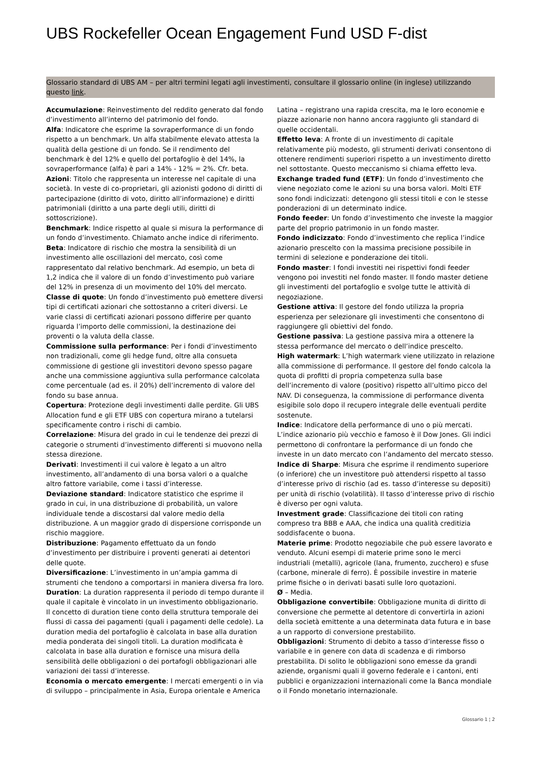UBS Rockefeller Ocean Engagement Fund USD F-dist
Glossario standard di UBS AM – per altri termini legati agli investimenti, consultare il glossario online (in inglese) utilizzando questo link.
Accumulazione: Reinvestimento del reddito generato dal fondo d’investimento all’interno del patrimonio del fondo.
Alfa: Indicatore che esprime la sovraperformance di un fondo rispetto a un benchmark. Un alfa stabilmente elevato attesta la qualità della gestione di un fondo. Se il rendimento del benchmark è del 12% e quello del portafoglio è del 14%, la sovraperformance (alfa) è pari a 14% - 12% = 2%. Cfr. beta.
Azioni: Titolo che rappresenta un interesse nel capitale di una società. In veste di co-proprietari, gli azionisti godono di diritti di partecipazione (diritto di voto, diritto all’informazione) e diritti patrimoniali (diritto a una parte degli utili, diritti di sottoscrizione).
Benchmark: Indice rispetto al quale si misura la performance di un fondo d’investimento. Chiamato anche indice di riferimento.
Beta: Indicatore di rischio che mostra la sensibilità di un investimento alle oscillazioni del mercato, così come rappresentato dal relativo benchmark. Ad esempio, un beta di 1,2 indica che il valore di un fondo d’investimento può variare del 12% in presenza di un movimento del 10% del mercato.
Classe di quote: Un fondo d’investimento può emettere diversi tipi di certificati azionari che sottostanno a criteri diversi. Le varie classi di certificati azionari possono differire per quanto riguarda l’importo delle commissioni, la destinazione dei proventi o la valuta della classe.
Commissione sulla performance: Per i fondi d’investimento non tradizionali, come gli hedge fund, oltre alla consueta commissione di gestione gli investitori devono spesso pagare anche una commissione aggiuntiva sulla performance calcolata come percentuale (ad es. il 20%) dell’incremento di valore del fondo su base annua.
Copertura: Protezione degli investimenti dalle perdite. Gli UBS Allocation fund e gli ETF UBS con copertura mirano a tutelarsi specificamente contro i rischi di cambio.
Correlazione: Misura del grado in cui le tendenze dei prezzi di categorie o strumenti d’investimento differenti si muovono nella stessa direzione.
Derivati: Investimenti il cui valore è legato a un altro investimento, all’andamento di una borsa valori o a qualche altro fattore variabile, come i tassi d’interesse.
Deviazione standard: Indicatore statistico che esprime il grado in cui, in una distribuzione di probabilità, un valore individuale tende a discostarsi dal valore medio della distribuzione. A un maggior grado di dispersione corrisponde un rischio maggiore.
Distribuzione: Pagamento effettuato da un fondo d’investimento per distribuire i proventi generati ai detentori delle quote.
Diversificazione: L’investimento in un’ampia gamma di strumenti che tendono a comportarsi in maniera diversa fra loro.
Duration: La duration rappresenta il periodo di tempo durante il quale il capitale è vincolato in un investimento obbligazionario. Il concetto di duration tiene conto della struttura temporale dei flussi di cassa dei pagamenti (quali i pagamenti delle cedole). La duration media del portafoglio è calcolata in base alla duration media ponderata dei singoli titoli. La duration modificata è calcolata in base alla duration e fornisce una misura della sensibilità delle obbligazioni o dei portafogli obbligazionari alle variazioni dei tassi d’interesse.
Economia o mercato emergente: I mercati emergenti o in via di sviluppo – principalmente in Asia, Europa orientale e America Latina – registrano una rapida crescita, ma le loro economie e piazze azionarie non hanno ancora raggiunto gli standard di quelle occidentali.
Effetto leva: A fronte di un investimento di capitale relativamente più modesto, gli strumenti derivati consentono di ottenere rendimenti superiori rispetto a un investimento diretto nel sottostante. Questo meccanismo si chiama effetto leva.
Exchange traded fund (ETF): Un fondo d’investimento che viene negoziato come le azioni su una borsa valori. Molti ETF sono fondi indicizzati: detengono gli stessi titoli e con le stesse ponderazioni di un determinato indice.
Fondo feeder: Un fondo d’investimento che investe la maggior parte del proprio patrimonio in un fondo master.
Fondo indicizzato: Fondo d’investimento che replica l’indice azionario prescelto con la massima precisione possibile in termini di selezione e ponderazione dei titoli.
Fondo master: I fondi investiti nei rispettivi fondi feeder vengono poi investiti nel fondo master. Il fondo master detiene gli investimenti del portafoglio e svolge tutte le attività di negoziazione.
Gestione attiva: Il gestore del fondo utilizza la propria esperienza per selezionare gli investimenti che consentono di raggiungere gli obiettivi del fondo.
Gestione passiva: La gestione passiva mira a ottenere la stessa performance del mercato o dell’indice prescelto.
High watermark: L’high watermark viene utilizzato in relazione alla commissione di performance. Il gestore del fondo calcola la quota di profitti di propria competenza sulla base dell’incremento di valore (positivo) rispetto all’ultimo picco del NAV. Di conseguenza, la commissione di performance diventa esigibile solo dopo il recupero integrale delle eventuali perdite sostenute.
Indice: Indicatore della performance di uno o più mercati. L’indice azionario più vecchio e famoso è il Dow Jones. Gli indici permettono di confrontare la performance di un fondo che investe in un dato mercato con l’andamento del mercato stesso.
Indice di Sharpe: Misura che esprime il rendimento superiore (o inferiore) che un investitore può attendersi rispetto al tasso d’interesse privo di rischio (ad es. tasso d’interesse su depositi) per unità di rischio (volatilità). Il tasso d’interesse privo di rischio è diverso per ogni valuta.
Investment grade: Classificazione dei titoli con rating compreso tra BBB e AAA, che indica una qualità creditizia soddisfacente o buona.
Materie prime: Prodotto negoziabile che può essere lavorato e venduto. Alcuni esempi di materie prime sono le merci industriali (metalli), agricole (lana, frumento, zucchero) e sfuse (carbone, minerale di ferro). È possibile investire in materie prime fisiche o in derivati basati sulle loro quotazioni.
Ø – Media.
Obbligazione convertibile: Obbligazione munita di diritto di conversione che permette al detentore di convertirla in azioni della società emittente a una determinata data futura e in base a un rapporto di conversione prestabilito.
Obbligazioni: Strumento di debito a tasso d’interesse fisso o variabile e in genere con data di scadenza e di rimborso prestabilita. Di solito le obbligazioni sono emesse da grandi aziende, organismi quali il governo federale e i cantoni, enti pubblici e organizzazioni internazionali come la Banca mondiale o il Fondo monetario internazionale.
Glossario 1 ¦ 2